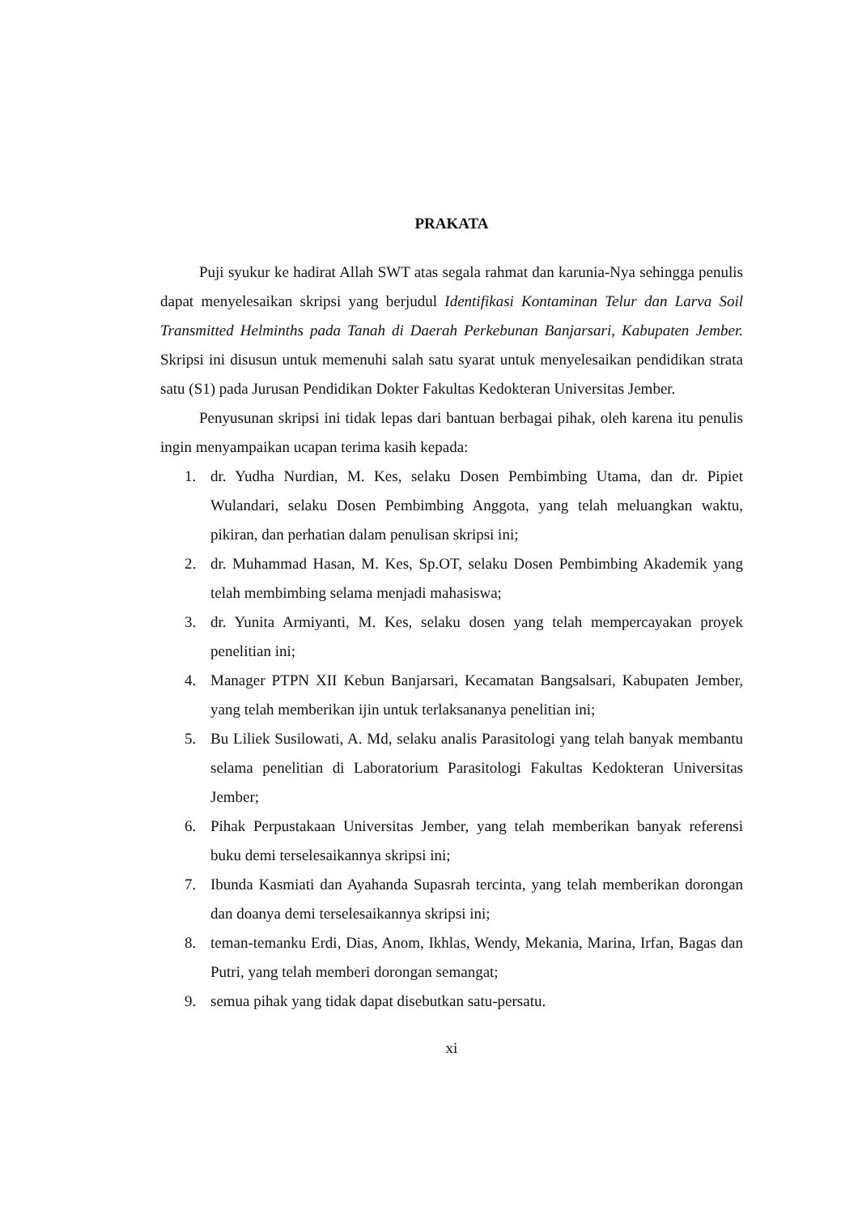PRAKATA
Puji syukur ke hadirat Allah SWT atas segala rahmat dan karunia-Nya sehingga penulis dapat menyelesaikan skripsi yang berjudul Identifikasi Kontaminan Telur dan Larva Soil Transmitted Helminths pada Tanah di Daerah Perkebunan Banjarsari, Kabupaten Jember. Skripsi ini disusun untuk memenuhi salah satu syarat untuk menyelesaikan pendidikan strata satu (S1) pada Jurusan Pendidikan Dokter Fakultas Kedokteran Universitas Jember.
Penyusunan skripsi ini tidak lepas dari bantuan berbagai pihak, oleh karena itu penulis ingin menyampaikan ucapan terima kasih kepada:
1. dr. Yudha Nurdian, M. Kes, selaku Dosen Pembimbing Utama, dan dr. Pipiet Wulandari, selaku Dosen Pembimbing Anggota, yang telah meluangkan waktu, pikiran, dan perhatian dalam penulisan skripsi ini;
2. dr. Muhammad Hasan, M. Kes, Sp.OT, selaku Dosen Pembimbing Akademik yang telah membimbing selama menjadi mahasiswa;
3. dr. Yunita Armiyanti, M. Kes, selaku dosen yang telah mempercayakan proyek penelitian ini;
4. Manager PTPN XII Kebun Banjarsari, Kecamatan Bangsalsari, Kabupaten Jember, yang telah memberikan ijin untuk terlaksananya penelitian ini;
5. Bu Liliek Susilowati, A. Md, selaku analis Parasitologi yang telah banyak membantu selama penelitian di Laboratorium Parasitologi Fakultas Kedokteran Universitas Jember;
6. Pihak Perpustakaan Universitas Jember, yang telah memberikan banyak referensi buku demi terselesaikannya skripsi ini;
7. Ibunda Kasmiati dan Ayahanda Supasrah tercinta, yang telah memberikan dorongan dan doanya demi terselesaikannya skripsi ini;
8. teman-temanku Erdi, Dias, Anom, Ikhlas, Wendy, Mekania, Marina, Irfan, Bagas dan Putri, yang telah memberi dorongan semangat;
9. semua pihak yang tidak dapat disebutkan satu-persatu.
xi